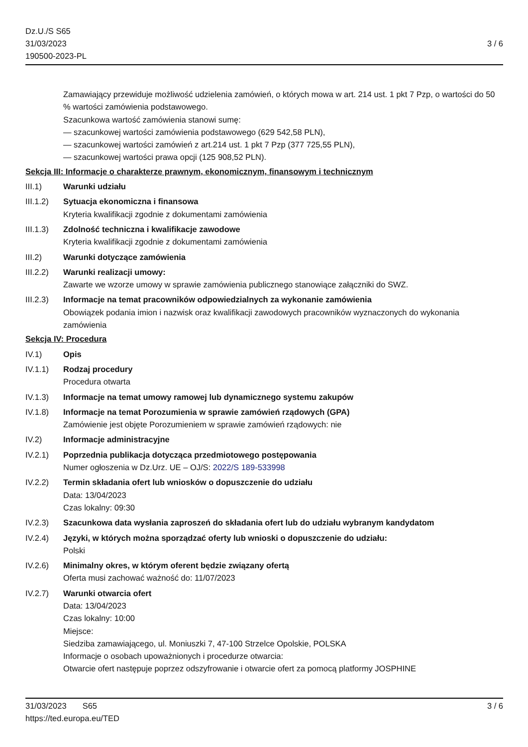Dz.U./S S65
31/03/2023
190500-2023-PL
3 / 6
Zamawiający przewiduje możliwość udzielenia zamówień, o których mowa w art. 214 ust. 1 pkt 7 Pzp, o wartości do 50 % wartości zamówienia podstawowego.
Szacunkowa wartość zamówienia stanowi sumę:
— szacunkowej wartości zamówienia podstawowego (629 542,58 PLN),
— szacunkowej wartości zamówień z art.214 ust. 1 pkt 7 Pzp (377 725,55 PLN),
— szacunkowej wartości prawa opcji (125 908,52 PLN).
Sekcja III: Informacje o charakterze prawnym, ekonomicznym, finansowym i technicznym
III.1) Warunki udziału
III.1.2)
Sytuacja ekonomiczna i finansowa
Kryteria kwalifikacji zgodnie z dokumentami zamówienia
III.1.3)
Zdolność techniczna i kwalifikacje zawodowe
Kryteria kwalifikacji zgodnie z dokumentami zamówienia
III.2) Warunki dotyczące zamówienia
III.2.2)
Warunki realizacji umowy:
Zawarte we wzorze umowy w sprawie zamówienia publicznego stanowiące załączniki do SWZ.
III.2.3)
Informacje na temat pracowników odpowiedzialnych za wykonanie zamówienia
Obowiązek podania imion i nazwisk oraz kwalifikacji zawodowych pracowników wyznaczonych do wykonania zamówienia
Sekcja IV: Procedura
IV.1) Opis
IV.1.1) Rodzaj procedury
Procedura otwarta
IV.1.3) Informacje na temat umowy ramowej lub dynamicznego systemu zakupów
IV.1.8) Informacje na temat Porozumienia w sprawie zamówień rządowych (GPA)
Zamówienie jest objęte Porozumieniem w sprawie zamówień rządowych: nie
IV.2) Informacje administracyjne
IV.2.1) Poprzednia publikacja dotycząca przedmiotowego postępowania
Numer ogłoszenia w Dz.Urz. UE – OJ/S: 2022/S 189-533998
IV.2.2) Termin składania ofert lub wniosków o dopuszczenie do udziału
Data: 13/04/2023
Czas lokalny: 09:30
IV.2.3) Szacunkowa data wysłania zaproszeń do składania ofert lub do udziału wybranym kandydatom
IV.2.4) Języki, w których można sporządzać oferty lub wnioski o dopuszczenie do udziału:
Polski
IV.2.6) Minimalny okres, w którym oferent będzie związany ofertą
Oferta musi zachować ważność do: 11/07/2023
IV.2.7) Warunki otwarcia ofert
Data: 13/04/2023
Czas lokalny: 10:00
Miejsce:
Siedziba zamawiającego, ul. Moniuszki 7, 47-100 Strzelce Opolskie, POLSKA
Informacje o osobach upoważnionych i procedurze otwarcia:
Otwarcie ofert następuje poprzez odszyfrowanie i otwarcie ofert za pomocą platformy JOSPHINE
31/03/2023 S65
https://ted.europa.eu/TED
3 / 6